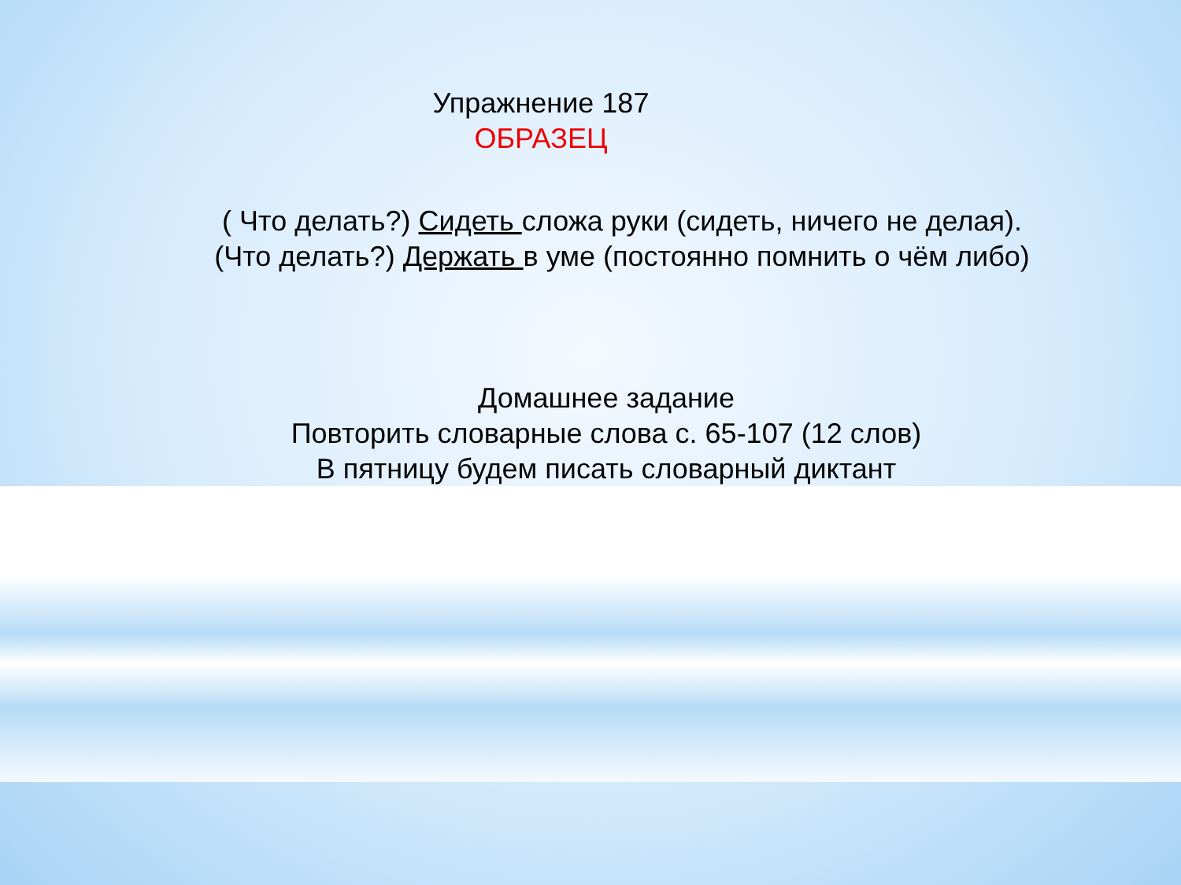Упражнение 187
ОБРАЗЕЦ
( Что делать?) Сидеть сложа руки (сидеть, ничего не делая).
(Что делать?) Держать в уме (постоянно помнить о чём либо)
Домашнее задание
Повторить словарные слова с. 65-107 (12 слов)
В пятницу будем писать словарный диктант